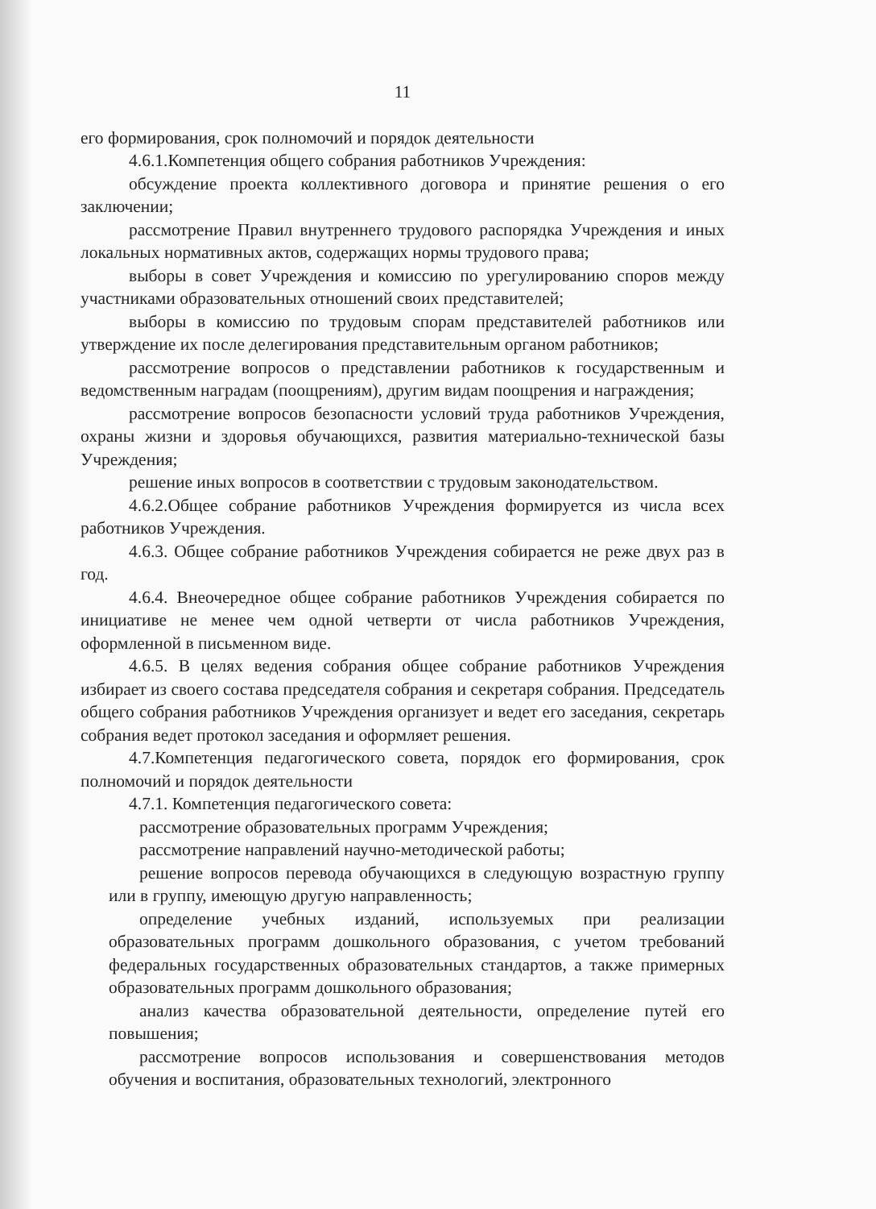11
его формирования, срок полномочий и порядок деятельности
4.6.1.Компетенция общего собрания работников Учреждения:
обсуждение проекта коллективного договора и принятие решения о его заключении;
рассмотрение Правил внутреннего трудового распорядка Учреждения и иных локальных нормативных актов, содержащих нормы трудового права;
выборы в совет Учреждения и комиссию по урегулированию споров между участниками образовательных отношений своих представителей;
выборы в комиссию по трудовым спорам представителей работников или утверждение их после делегирования представительным органом работников;
рассмотрение вопросов о представлении работников к государственным и ведомственным наградам (поощрениям), другим видам поощрения и награждения;
рассмотрение вопросов безопасности условий труда работников Учреждения, охраны жизни и здоровья обучающихся, развития материально-технической базы Учреждения;
решение иных вопросов в соответствии с трудовым законодательством.
4.6.2.Общее собрание работников Учреждения формируется из числа всех работников Учреждения.
4.6.3. Общее собрание работников Учреждения собирается не реже двух раз в год.
4.6.4. Внеочередное общее собрание работников Учреждения собирается по инициативе не менее чем одной четверти от числа работников Учреждения, оформленной в письменном виде.
4.6.5. В целях ведения собрания общее собрание работников Учреждения избирает из своего состава председателя собрания и секретаря собрания. Председатель общего собрания работников Учреждения организует и ведет его заседания, секретарь собрания ведет протокол заседания и оформляет решения.
4.7.Компетенция педагогического совета, порядок его формирования, срок полномочий и порядок деятельности
4.7.1. Компетенция педагогического совета:
рассмотрение образовательных программ Учреждения;
рассмотрение направлений научно-методической работы;
решение вопросов перевода обучающихся в следующую возрастную группу или в группу, имеющую другую направленность;
определение учебных изданий, используемых при реализации образовательных программ дошкольного образования, с учетом требований федеральных государственных образовательных стандартов, а также примерных образовательных программ дошкольного образования;
анализ качества образовательной деятельности, определение путей его повышения;
рассмотрение вопросов использования и совершенствования методов обучения и воспитания, образовательных технологий, электронного